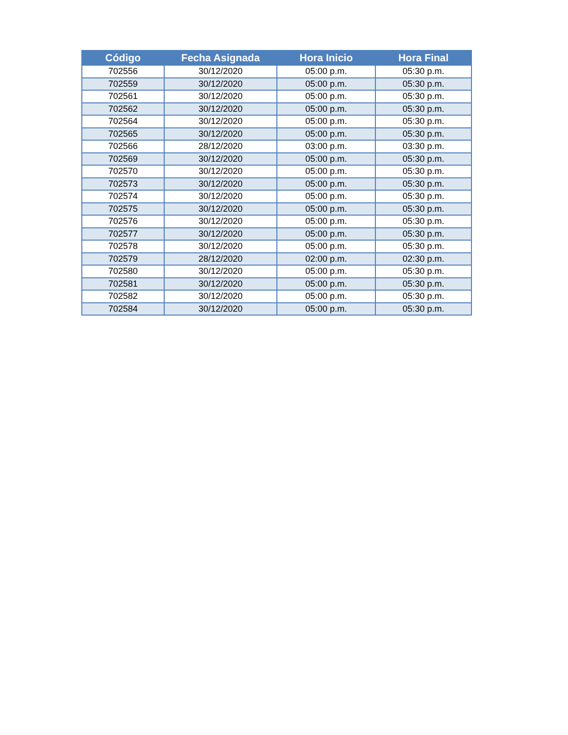| Código | Fecha Asignada | Hora Inicio | Hora Final |
| --- | --- | --- | --- |
| 702556 | 30/12/2020 | 05:00 p.m. | 05:30 p.m. |
| 702559 | 30/12/2020 | 05:00 p.m. | 05:30 p.m. |
| 702561 | 30/12/2020 | 05:00 p.m. | 05:30 p.m. |
| 702562 | 30/12/2020 | 05:00 p.m. | 05:30 p.m. |
| 702564 | 30/12/2020 | 05:00 p.m. | 05:30 p.m. |
| 702565 | 30/12/2020 | 05:00 p.m. | 05:30 p.m. |
| 702566 | 28/12/2020 | 03:00 p.m. | 03:30 p.m. |
| 702569 | 30/12/2020 | 05:00 p.m. | 05:30 p.m. |
| 702570 | 30/12/2020 | 05:00 p.m. | 05:30 p.m. |
| 702573 | 30/12/2020 | 05:00 p.m. | 05:30 p.m. |
| 702574 | 30/12/2020 | 05:00 p.m. | 05:30 p.m. |
| 702575 | 30/12/2020 | 05:00 p.m. | 05:30 p.m. |
| 702576 | 30/12/2020 | 05:00 p.m. | 05:30 p.m. |
| 702577 | 30/12/2020 | 05:00 p.m. | 05:30 p.m. |
| 702578 | 30/12/2020 | 05:00 p.m. | 05:30 p.m. |
| 702579 | 28/12/2020 | 02:00 p.m. | 02:30 p.m. |
| 702580 | 30/12/2020 | 05:00 p.m. | 05:30 p.m. |
| 702581 | 30/12/2020 | 05:00 p.m. | 05:30 p.m. |
| 702582 | 30/12/2020 | 05:00 p.m. | 05:30 p.m. |
| 702584 | 30/12/2020 | 05:00 p.m. | 05:30 p.m. |